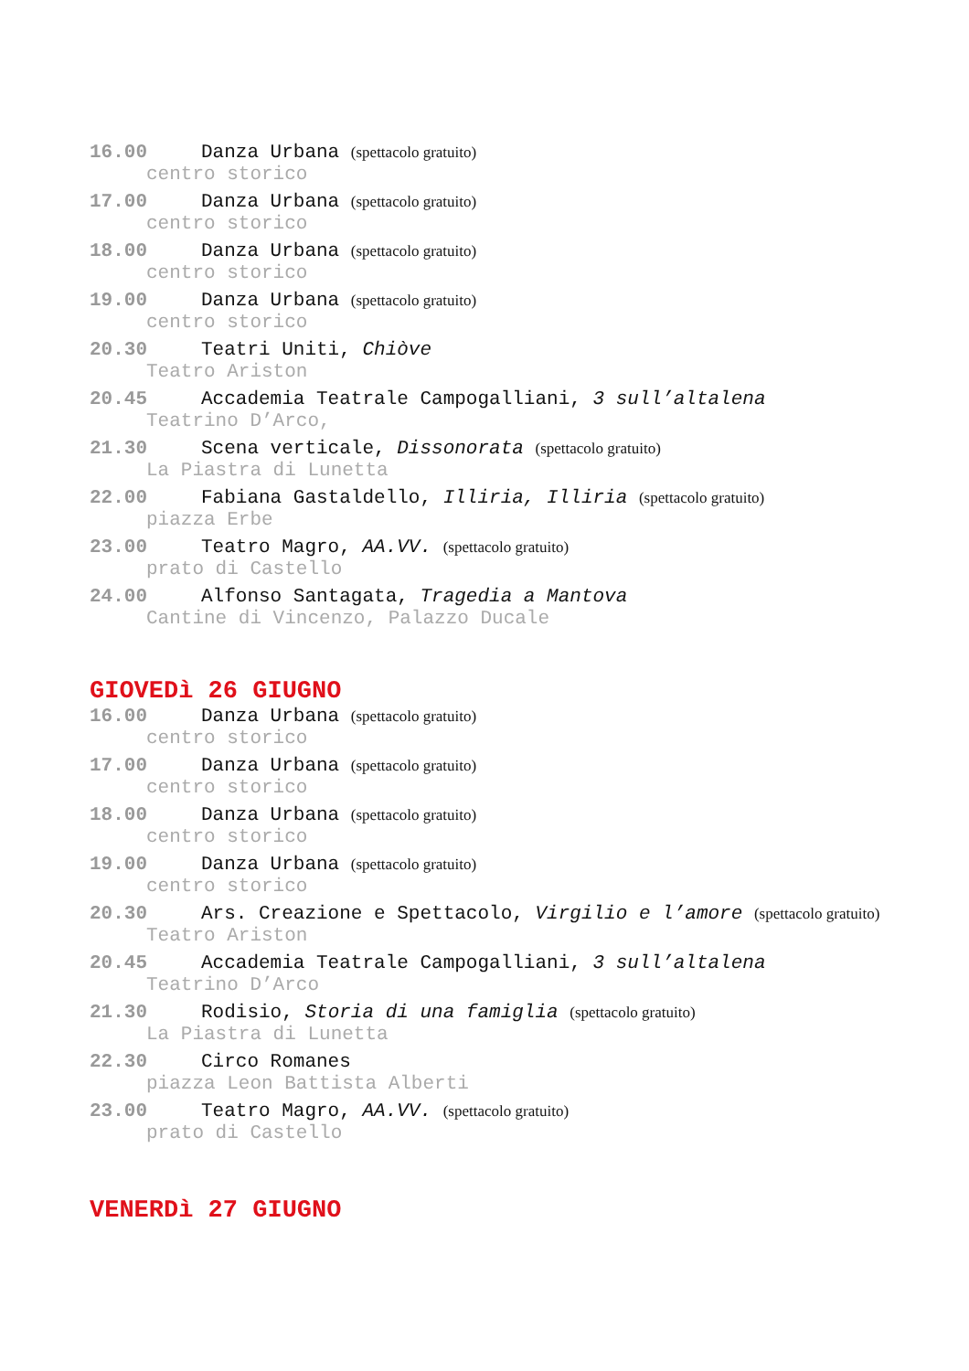16.00 Danza Urbana (spettacolo gratuito)
centro storico
17.00 Danza Urbana (spettacolo gratuito)
centro storico
18.00 Danza Urbana (spettacolo gratuito)
centro storico
19.00 Danza Urbana (spettacolo gratuito)
centro storico
20.30 Teatri Uniti, Chiòve
Teatro Ariston
20.45 Accademia Teatrale Campogalliani, 3 sull’altalena
Teatrino D’Arco,
21.30 Scena verticale, Dissonorata (spettacolo gratuito)
La Piastra di Lunetta
22.00 Fabiana Gastaldello, Illiria, Illiria (spettacolo gratuito)
piazza Erbe
23.00 Teatro Magro, AA.VV. (spettacolo gratuito)
prato di Castello
24.00 Alfonso Santagata, Tragedia a Mantova
Cantine di Vincenzo, Palazzo Ducale
GIOVEDì 26 GIUGNO
16.00 Danza Urbana (spettacolo gratuito)
centro storico
17.00 Danza Urbana (spettacolo gratuito)
centro storico
18.00 Danza Urbana (spettacolo gratuito)
centro storico
19.00 Danza Urbana (spettacolo gratuito)
centro storico
20.30 Ars. Creazione e Spettacolo, Virgilio e l’amore (spettacolo gratuito)
Teatro Ariston
20.45 Accademia Teatrale Campogalliani, 3 sull’altalena
Teatrino D’Arco
21.30 Rodisio, Storia di una famiglia (spettacolo gratuito)
La Piastra di Lunetta
22.30 Circo Romanes
piazza Leon Battista Alberti
23.00 Teatro Magro, AA.VV. (spettacolo gratuito)
prato di Castello
VENERDì 27 GIUGNO